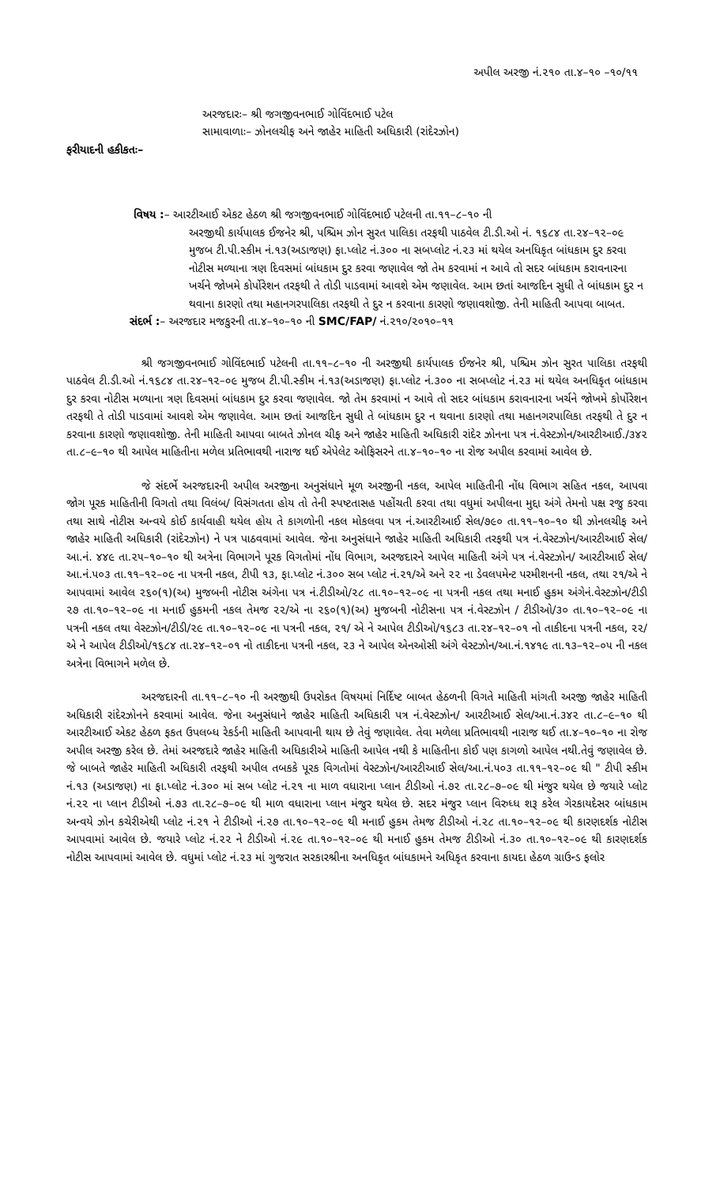અપીલ અરજી નં.૨૧૦ તા.૪–૧૦ –૧૦/૧૧
અરજદારઃ– શ્રી જગજીવનભાઈ ગોવિંદભાઈ પટેલ
સામાવાળાઃ– ઝોનલચીફ અને જાહેર માહિતી અધિકારી (રાંદેરઝોન)
ફરીયાદની હકીકતઃ–
વિષય :– આરટીઆઈ એકટ હેઠળ શ્રી જગજીવનભાઈ ગોવિંદભાઈ પટેલની તા.૧૧–૮–૧૦ ની
અરજીથી કાર્યપાલક ઈજનેર શ્રી, પશ્ચિમ ઝોન સુરત પાલિકા તરફથી પાઠવેલ ટી.ડી.ઓ નં. ૧૬૮૪ તા.૨૪–૧૨–૦૯ મુજબ ટી.પી.સ્કીમ નં.૧૩(અડાજણ) ફા.પ્લોટ નં.૩૦૦ ના સબપ્લોટ નં.૨૩ માં થયેલ અનધિકૃત બાંધકામ દુર કરવા નોટીસ મળ્યાના ત્રણ દિવસમાં બાંધકામ દુર કરવા જણાવેલ જો તેમ કરવામાં ન આવે તો સદર બાંધકામ કરાવનારના ખર્ચને જોખમે કોર્પોરેશન તરફથી તે તોડી પાડવામાં આવશે એમ જણાવેલ. આમ છતાં આજદિન સુધી તે બાંધકામ દુર ન થવાના કારણો તથા મહાનગરપાલિકા તરફથી તે દુર ન કરવાના કારણો જણાવશોજી. તેની માહિતી આપવા બાબત.
સંદર્ભ :– અરજદાર મજકુરની તા.૪–૧૦–૧૦ ની SMC/FAP/ નં.૨૧૦/૨૦૧૦–૧૧
શ્રી જગજીવનભાઈ ગોવિંદભાઈ પટેલની તા.૧૧–૮–૧૦ ની અરજીથી કાર્યપાલક ઈજનેર શ્રી, પશ્ચિમ ઝોન સુરત પાલિકા તરફથી પાઠવેલ ટી.ડી.ઓ નં.૧૬૮૪ તા.૨૪–૧૨–૦૯ મુજબ ટી.પી.સ્કીમ નં.૧૩(અડાજણ) ફા.પ્લોટ નં.૩૦૦ ના સબપ્લોટ નં.૨૩ માં થયેલ અનધિકૃત બાંધકામ દુર કરવા નોટીસ મળ્યાના ત્રણ દિવસમાં બાંધકામ દુર કરવા જણાવેલ. જો તેમ કરવામાં ન આવે તો સદર બાંધકામ કરાવનારના ખર્ચને જોખમે કોર્પોરેશન તરફથી તે તોડી પાડવામાં આવશે એમ જણાવેલ. આમ છતાં આજદિન સુધી તે બાંધકામ દુર ન થવાના કારણો તથા મહાનગરપાલિકા તરફથી તે દુર ન કરવાના કારણો જણાવશોજી. તેની માહિતી આપવા બાબતે ઝોનલ ચીફ અને જાહેર માહિતી અધિકારી રાંદેર ઝોનના પત્ર નં.વેસ્ટઝોન/આરટીઆઈ./૩૪૨ તા.૮–૯–૧૦ થી આપેલ માહિતીના મળેલ પ્રતિભાવથી નારાજ થઈ એપેલેટ ઓફિસરને તા.૪–૧૦–૧૦ ના રોજ અપીલ કરવામાં આવેલ છે.
જે સંદર્ભે અરજદારની અપીલ અરજીના અનુસંધાને મૂળ અરજીની નકલ, આપેલ માહિતીની નોંધ વિભાગ સહિત નકલ, આપવા જોગ પૂરક માહિતીની વિગતો તથા વિલંબ/ વિસંગતતા હોય તો તેની સ્પષ્ટતાસહ પહોંચતી કરવા તથા વધુમાં અપીલના મુદ્દા અંગે તેમનો પક્ષ રજુ કરવા તથા સાથે નોટીસ અન્વયે કોઈ કાર્યવાહી થયેલ હોય તે કાગળોની નકલ મોકલવા પત્ર નં.આરટીઆઈ સેલ/૭૯૦ તા.૧૧–૧૦–૧૦ થી ઝોનલચીફ અને જાહેર માહિતી અધિકારી (રાંદેરઝોન) ને પત્ર પાઠવવામાં આવેલ. જેના અનુસંધાને જાહેર માહિતી અધિકારી તરફથી પત્ર નં.વેસ્ટઝોન/આરટીઆઈ સેલ/આ.નં. ૪૪૯ તા.૨૫–૧૦–૧૦ થી અત્રેના વિભાગને પૂરક વિગતોમાં નોંધ વિભાગ, અરજદારને આપેલ માહિતી અંગે પત્ર નં.વેસ્ટઝોન/ આરટીઆઈ સેલ/આ.નં.૫૦૩ તા.૧૧–૧૨–૦૯ ના પત્રની નકલ, ટીપી ૧૩, ફા.પ્લોટ નં.૩૦૦ સબ પ્લોટ નં.૨૧/એ અને ૨૨ ના ડેવલપમેન્ટ પરમીશનની નકલ, તથા ૨૧/એ ને આપવામાં આવેલ ૨૬૦(૧)(અ) મુજબની નોટીસ અંગેના પત્ર નં.ટીડીઓ/૨૮ તા.૧૦–૧૨–૦૯ ના પત્રની નકલ તથા મનાઈ હુકમ અંગેનં.વેસ્ટઝોન/ટીડી ૨૭ તા.૧૦–૧૨–૦૯ ના મનાઈ હુકમની નકલ તેમજ ૨૨/એ ના ૨૬૦(૧)(અ) મુજબની નોટીસના પત્ર નં.વેસ્ટઝોન / ટીડીઓ/૩૦ તા.૧૦–૧૨–૦૯ ના પત્રની નકલ તથા વેસ્ટઝોન/ટીડી/૨૯ તા.૧૦–૧૨–૦૯ ના પત્રની નકલ, ૨૧/ એ ને આપેલ ટીડીઓ/૧૬૮૩ તા.૨૪–૧૨–૦૧ નો તાકીદના પત્રની નકલ, ૨૨/એ ને આપેલ ટીડીઓ/૧૬૮૪ તા.૨૪–૧૨–૦૧ નો તાકીદના પત્રની નકલ, ૨૩ ને આપેલ એનઓસી અંગે વેસ્ટઝોન/આ.નં.૧૪૧૯ તા.૧૩–૧૨–૦૫ ની નકલ અત્રેના વિભાગને મળેલ છે.
અરજદારની તા.૧૧–૮–૧૦ ની અરજીથી ઉપરોકત વિષયમાં નિર્દિષ્ટ બાબત હેઠળની વિગતે માહિતી માંગતી અરજી જાહેર માહિતી અધિકારી રાંદેરઝોનને કરવામાં આવેલ. જેના અનુસંધાને જાહેર માહિતી અધિકારી પત્ર નં.વેસ્ટઝોન/ આરટીઆઈ સેલ/આ.નં.૩૪૨ તા.૮–૯–૧૦ થી આરટીઆઈ એકટ હેઠળ ફકત ઉપલબ્ધ રેકર્ડની માહિતી આપવાની થાય છે તેવું જણાવેલ. તેવા મળેલા પ્રતિભાવથી નારાજ થઈ તા.૪–૧૦–૧૦ ના રોજ અપીલ અરજી કરેલ છે. તેમાં અરજદારે જાહેર માહિતી અધિકારીએ માહિતી આપેલ નથી કે માહિતીના કોઈ પણ કાગળો આપેલ નથી.તેવું જણાવેલ છે. જે બાબતે જાહેર માહિતી અધિકારી તરફથી અપીલ તબકકે પૂરક વિગતોમાં વેસ્ટઝોન/આરટીઆઈ સેલ/આ.નં.૫૦૩ તા.૧૧–૧૨–૦૯ થી " ટીપી સ્કીમ નં.૧૩ (અડાજણ) ના ફા.પ્લોટ નં.૩૦૦ માં સબ પ્લોટ નં.૨૧ ના માળ વધારાના પ્લાન ટીડીઓ નં.૭૨ તા.૨૮–૭–૦૯ થી મંજુર થયેલ છે જયારે પ્લોટ નં.૨૨ ના પ્લાન ટીડીઓ નં.૭૩ તા.૨૮–૭–૦૯ થી માળ વધારાના પ્લાન મંજુર થયેલ છે. સદર મંજુર પ્લાન વિરુધ્ધ શરૂ કરેલ ગેરકાયદેસર બાંધકામ અન્વયે ઝોન કચેરીએથી પ્લોટ નં.૨૧ ને ટીડીઓ નં.૨૭ તા.૧૦–૧૨–૦૯ થી મનાઈ હુકમ તેમજ ટીડીઓ નં.૨૮ તા.૧૦–૧૨–૦૯ થી કારણદર્શક નોટીસ આપવામાં આવેલ છે. જયારે પ્લોટ નં.૨૨ ને ટીડીઓ નં.૨૯ તા.૧૦–૧૨–૦૯ થી મનાઈ હુકમ તેમજ ટીડીઓ નં.૩૦ તા.૧૦–૧૨–૦૯ થી કારણદર્શક નોટીસ આપવામાં આવેલ છે. વધુમાં પ્લોટ નં.૨૩ માં ગુજરાત સરકારશ્રીના અનધિકૃત બાંધકામને અધિકૃત કરવાના કાયદા હેઠળ ગ્રાઉન્ડ ફલોર